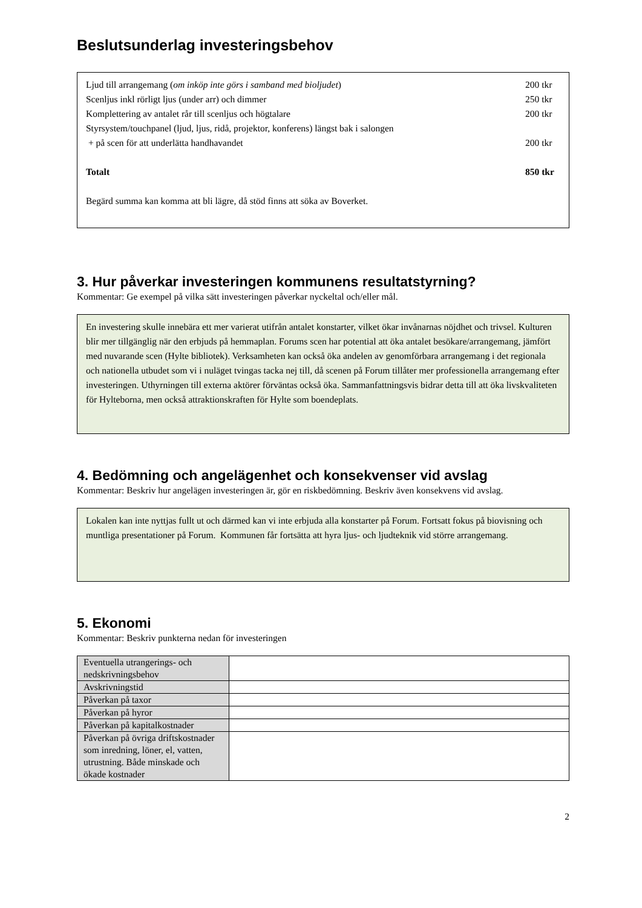Beslutsunderlag investeringsbehov
Ljud till arrangemang (om inköp inte görs i samband med bioljudet) 200 tkr
Scenljus inkl rörligt ljus (under arr) och dimmer 250 tkr
Komplettering av antalet rår till scenljus och högtalare 200 tkr
Styrsystem/touchpanel (ljud, ljus, ridå, projektor, konferens) längst bak i salongen
+ på scen för att underlätta handhavandet 200 tkr
Totalt 850 tkr
Begärd summa kan komma att bli lägre, då stöd finns att söka av Boverket.
3. Hur påverkar investeringen kommunens resultatstyrning?
Kommentar: Ge exempel på vilka sätt investeringen påverkar nyckeltal och/eller mål.
En investering skulle innebära ett mer varierat utifrån antalet konstarter, vilket ökar invånarnas nöjdhet och trivsel. Kulturen blir mer tillgänglig när den erbjuds på hemmaplan. Forums scen har potential att öka antalet besökare/arrangemang, jämfört med nuvarande scen (Hylte bibliotek). Verksamheten kan också öka andelen av genomförbara arrangemang i det regionala och nationella utbudet som vi i nuläget tvingas tacka nej till, då scenen på Forum tillåter mer professionella arrangemang efter investeringen. Uthyrningen till externa aktörer förväntas också öka. Sammanfattningsvis bidrar detta till att öka livskvaliteten för Hylteborna, men också attraktionskraften för Hylte som boendeplats.
4. Bedömning och angelägenhet och konsekvenser vid avslag
Kommentar: Beskriv hur angelägen investeringen är, gör en riskbedömning. Beskriv även konsekvens vid avslag.
Lokalen kan inte nyttjas fullt ut och därmed kan vi inte erbjuda alla konstarter på Forum. Fortsatt fokus på biovisning och muntliga presentationer på Forum. Kommunen får fortsätta att hyra ljus- och ljudteknik vid större arrangemang.
5. Ekonomi
Kommentar: Beskriv punkterna nedan för investeringen
| Eventuella utrangerings- och nedskrivningsbehov | |
| Avskrivningstid | |
| Påverkan på taxor | |
| Påverkan på hyror | |
| Påverkan på kapitalkostnader | |
| Påverkan på övriga driftskostnader som inredning, löner, el, vatten, utrustning. Både minskade och ökade kostnader | |
2